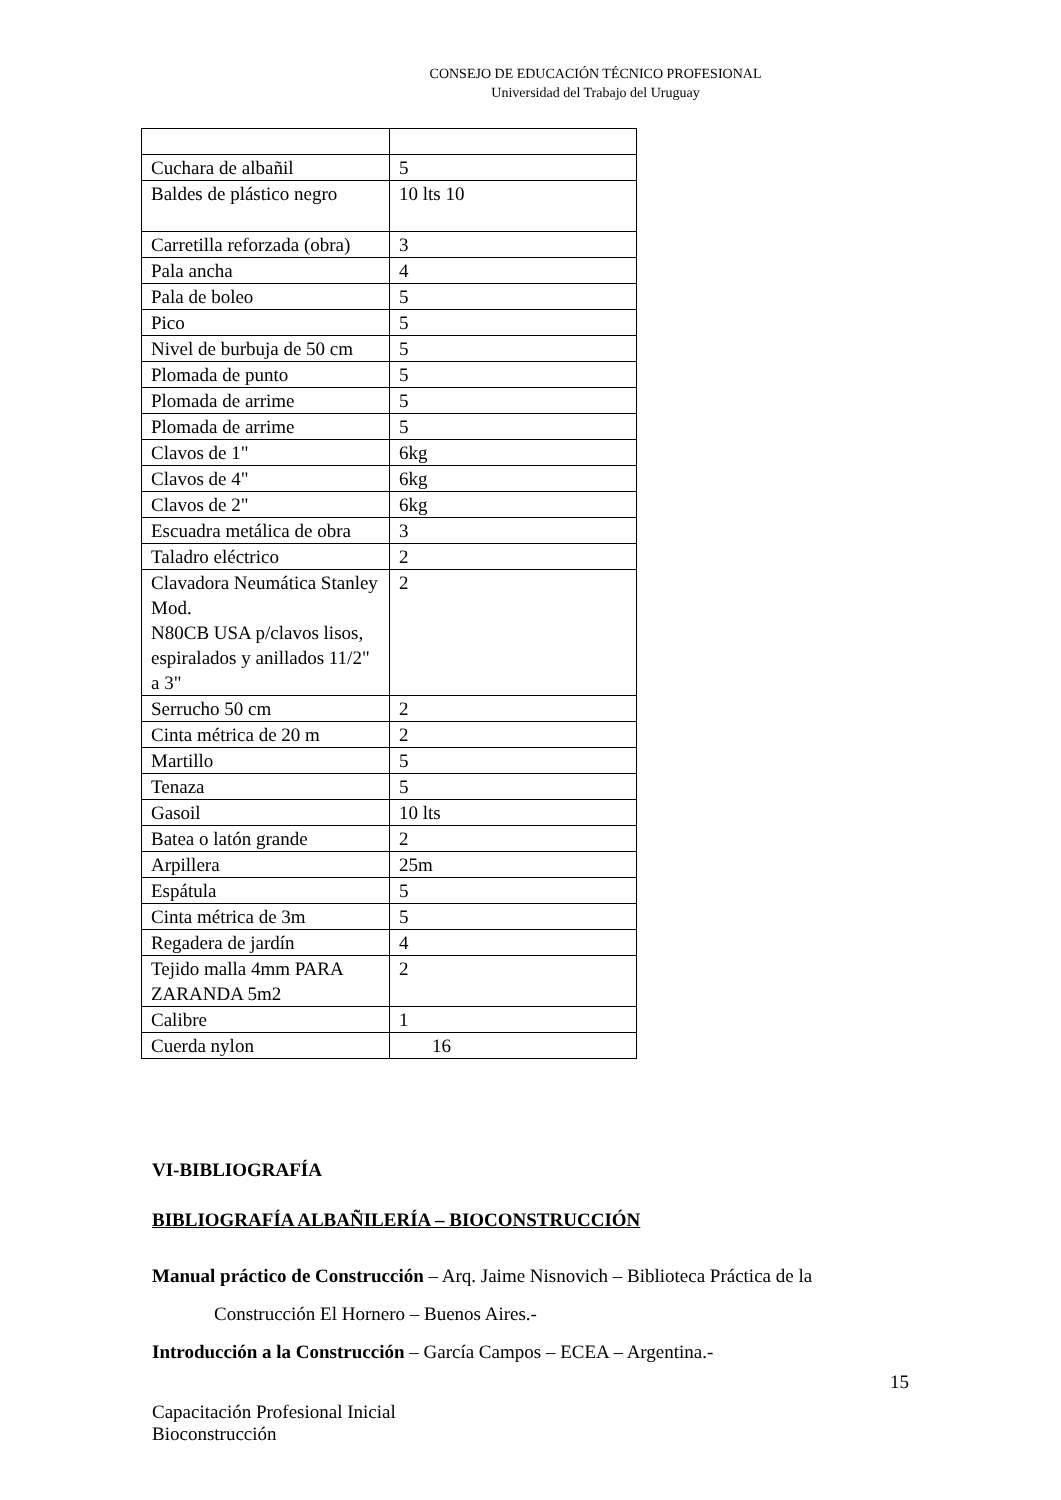CONSEJO DE EDUCACIÓN TÉCNICO PROFESIONAL
Universidad del Trabajo del Uruguay
| Cuchara de albañil | 5 |
| Baldes de plástico negro | 10 lts 10 |
| Carretilla reforzada (obra) | 3 |
| Pala ancha | 4 |
| Pala de boleo | 5 |
| Pico | 5 |
| Nivel de burbuja de 50 cm | 5 |
| Plomada de punto | 5 |
| Plomada de arrime | 5 |
| Plomada de arrime | 5 |
| Clavos de 1" | 6kg |
| Clavos de 4" | 6kg |
| Clavos de 2" | 6kg |
| Escuadra metálica de obra | 3 |
| Taladro eléctrico | 2 |
| Clavadora Neumática Stanley Mod. N80CB USA p/clavos lisos, espiralados y anillados 11/2" a 3" | 2 |
| Serrucho 50 cm | 2 |
| Cinta métrica de 20 m | 2 |
| Martillo | 5 |
| Tenaza | 5 |
| Gasoil | 10 lts |
| Batea o latón grande | 2 |
| Arpillera | 25m |
| Espátula | 5 |
| Cinta métrica de 3m | 5 |
| Regadera de jardín | 4 |
| Tejido malla 4mm PARA ZARANDA 5m2 | 2 |
| Calibre | 1 |
| Cuerda nylon | 16 |
VI-BIBLIOGRAFÍA
BIBLIOGRAFÍA ALBAÑILERÍA – BIOCONSTRUCCIÓN
Manual práctico de Construcción – Arq. Jaime Nisnovich – Biblioteca Práctica de la
Construcción El Hornero – Buenos Aires.-
Introducción a la Construcción – García Campos – ECEA – Argentina.-
15
Capacitación Profesional Inicial
Bioconstrucción